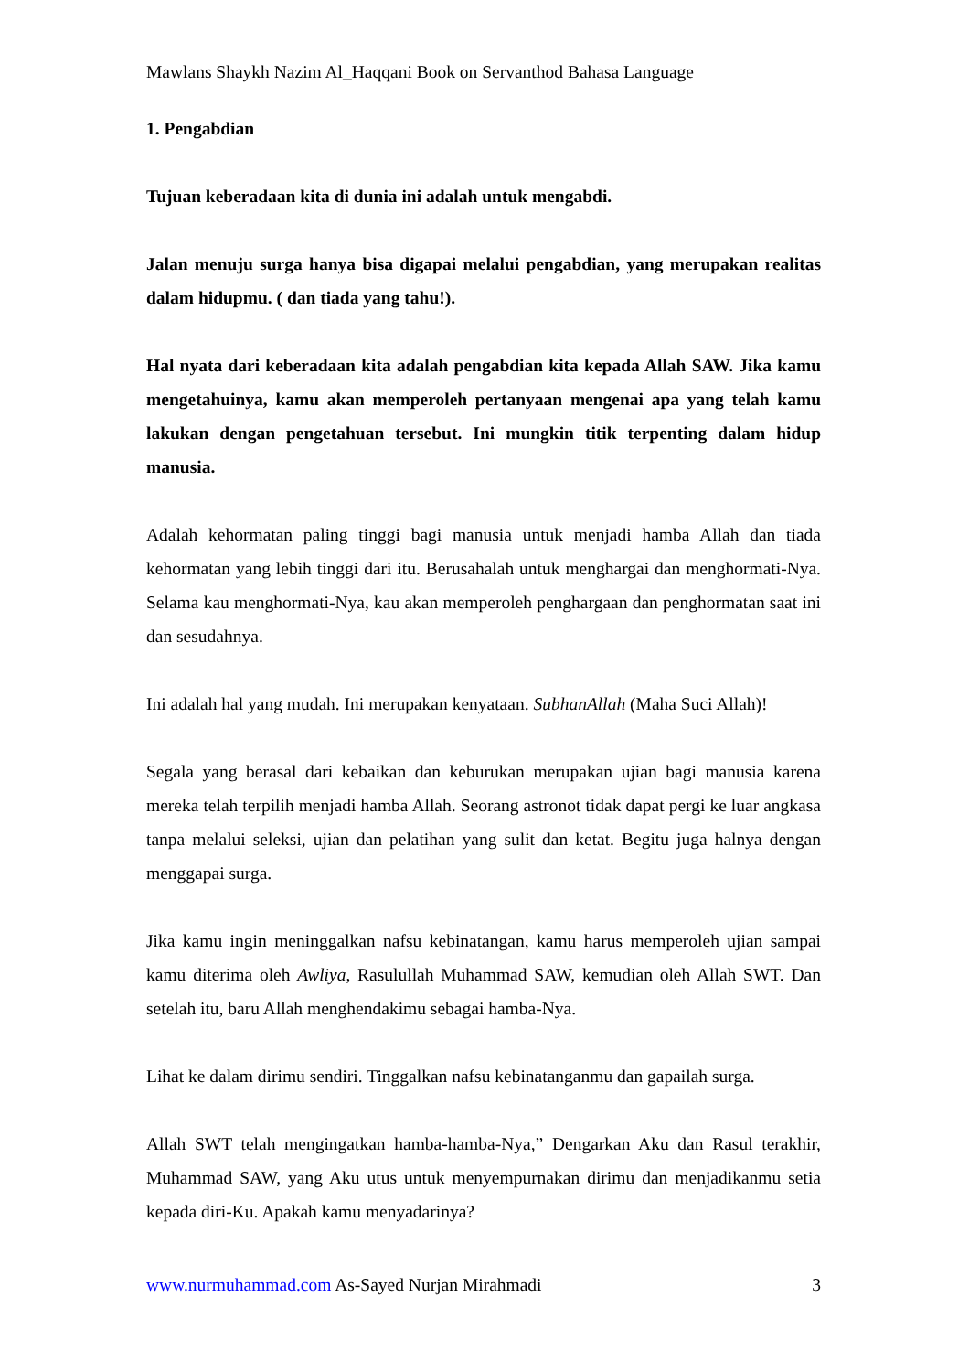Mawlans Shaykh Nazim Al_Haqqani Book on Servanthod Bahasa Language
1. Pengabdian
Tujuan keberadaan kita di dunia ini adalah untuk mengabdi.
Jalan menuju surga hanya bisa digapai melalui pengabdian, yang merupakan realitas dalam hidupmu. ( dan tiada yang tahu!).
Hal nyata dari keberadaan kita adalah pengabdian kita kepada Allah SAW. Jika kamu mengetahuinya, kamu akan memperoleh pertanyaan mengenai apa yang telah kamu lakukan dengan pengetahuan tersebut. Ini mungkin titik terpenting dalam hidup manusia.
Adalah kehormatan paling tinggi bagi manusia untuk menjadi hamba Allah dan tiada kehormatan yang lebih tinggi dari itu. Berusahalah untuk menghargai dan menghormati-Nya. Selama kau menghormati-Nya, kau akan memperoleh penghargaan dan penghormatan saat ini dan sesudahnya.
Ini adalah hal yang mudah. Ini merupakan kenyataan. SubhanAllah (Maha Suci Allah)!
Segala yang berasal dari kebaikan dan keburukan merupakan ujian bagi manusia karena mereka telah terpilih menjadi hamba Allah. Seorang astronot tidak dapat pergi ke luar angkasa tanpa melalui seleksi, ujian dan pelatihan yang sulit dan ketat. Begitu juga halnya dengan menggapai surga.
Jika kamu ingin meninggalkan nafsu kebinatangan, kamu harus memperoleh ujian sampai kamu diterima oleh Awliya, Rasulullah Muhammad SAW, kemudian oleh Allah SWT. Dan setelah itu, baru Allah menghendakimu sebagai hamba-Nya.
Lihat ke dalam dirimu sendiri. Tinggalkan nafsu kebinatanganmu dan gapailah surga.
Allah SWT telah mengingatkan hamba-hamba-Nya,” Dengarkan Aku dan Rasul terakhir, Muhammad SAW, yang Aku utus untuk menyempurnakan dirimu dan menjadikanmu setia kepada diri-Ku. Apakah kamu menyadarinya?
www.nurmuhammad.com As-Sayed Nurjan Mirahmadi 3